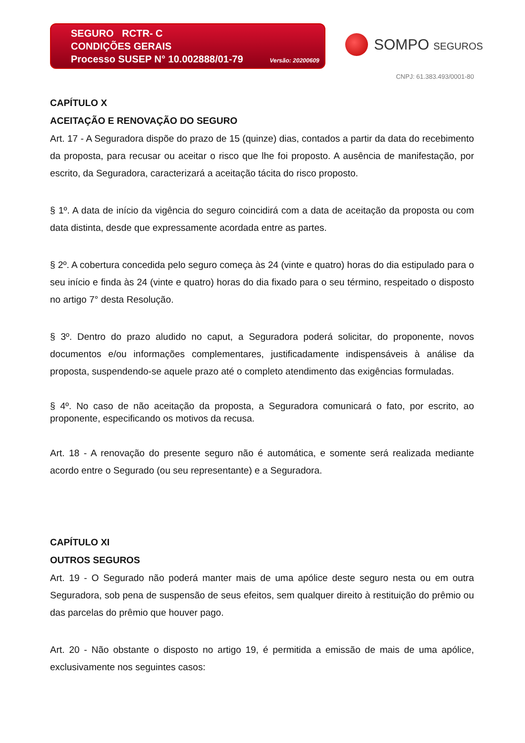SEGURO RCTR- C
CONDIÇÕES GERAIS
Processo SUSEP N° 10.002888/01-79 Versão: 20200609
SOMPO SEGUROS
CNPJ: 61.383.493/0001-80
CAPÍTULO X
ACEITAÇÃO E RENOVAÇÃO DO SEGURO
Art. 17 - A Seguradora dispõe do prazo de 15 (quinze) dias, contados a partir da data do recebimento da proposta, para recusar ou aceitar o risco que lhe foi proposto. A ausência de manifestação, por escrito, da Seguradora, caracterizará a aceitação tácita do risco proposto.
§ 1º. A data de início da vigência do seguro coincidirá com a data de aceitação da proposta ou com data distinta, desde que expressamente acordada entre as partes.
§ 2º. A cobertura concedida pelo seguro começa às 24 (vinte e quatro) horas do dia estipulado para o seu início e finda às 24 (vinte e quatro) horas do dia fixado para o seu término, respeitado o disposto no artigo 7° desta Resolução.
§ 3º. Dentro do prazo aludido no caput, a Seguradora poderá solicitar, do proponente, novos documentos e/ou informações complementares, justificadamente indispensáveis à análise da proposta, suspendendo-se aquele prazo até o completo atendimento das exigências formuladas.
§ 4º. No caso de não aceitação da proposta, a Seguradora comunicará o fato, por escrito, ao proponente, especificando os motivos da recusa.
Art. 18 - A renovação do presente seguro não é automática, e somente será realizada mediante acordo entre o Segurado (ou seu representante) e a Seguradora.
CAPÍTULO XI
OUTROS SEGUROS
Art. 19 - O Segurado não poderá manter mais de uma apólice deste seguro nesta ou em outra Seguradora, sob pena de suspensão de seus efeitos, sem qualquer direito à restituição do prêmio ou das parcelas do prêmio que houver pago.
Art. 20 - Não obstante o disposto no artigo 19, é permitida a emissão de mais de uma apólice, exclusivamente nos seguintes casos: